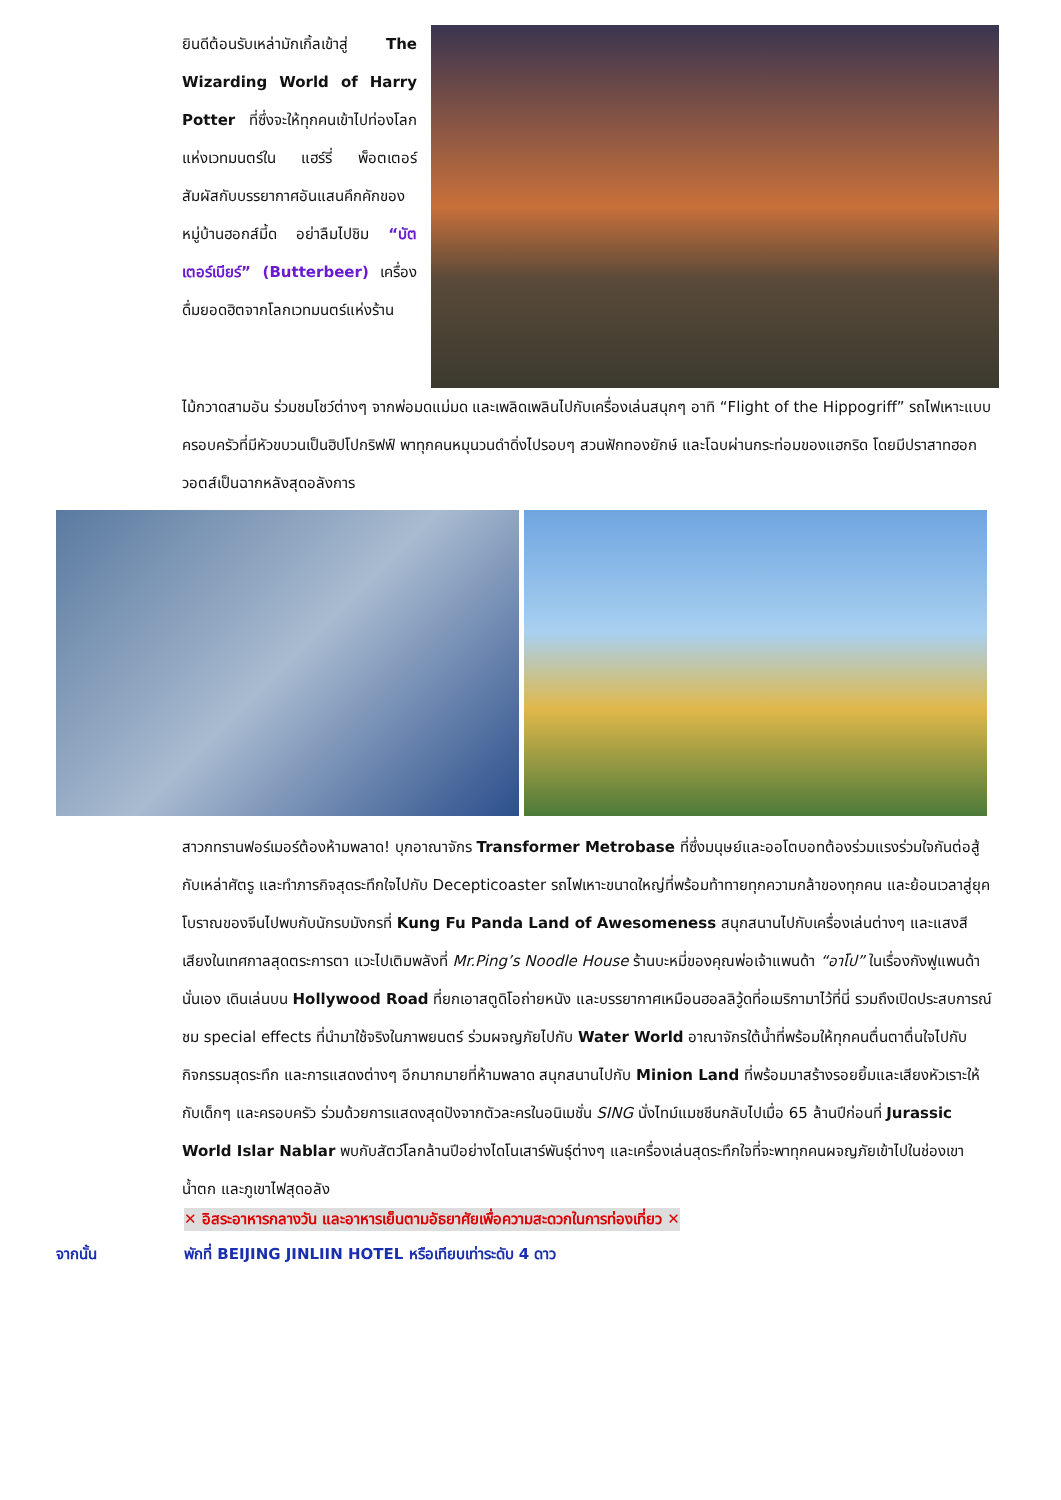ยินดีต้อนรับเหล่ามักเกิ้ลเข้าสู่ The Wizarding World of Harry Potter ที่ซึ่งจะให้ทุกคนเข้าไปท่องโลกแห่งเวทมนตร์ใน แฮร์รี่ พ็อตเตอร์ สัมผัสกับบรรยากาศอันแสนคึกคักของหมู่บ้านฮอกส์มี้ด อย่าลืมไปชิม “บัตเตอร์เบียร์” (Butterbeer) เครื่องดื่มยอดฮิตจากโลกเวทมนตร์แห่งร้าน
ไม้กวาดสามอัน ร่วมชมโชว์ต่างๆ จากพ่อมดแม่มด และเพลิดเพลินไปกับเครื่องเล่นสนุกๆ อาทิ “Flight of the Hippogriff” รถไฟเหาะแบบครอบครัวที่มีหัวขบวนเป็นฮิปโปกริฟฟ์ พาทุกคนหมุนวนดำดิ่งไปรอบๆ สวนฟักทองยักษ์ และโฉบผ่านกระท่อมของแฮกริด โดยมีปราสาทฮอกวอตส์เป็นฉากหลังสุดอลังการ
สาวกทรานฟอร์เมอร์ต้องห้ามพลาด! บุกอาณาจักร Transformer Metrobase ที่ซึ่งมนุษย์และออโตบอทต้องร่วมแรงร่วมใจกันต่อสู้กับเหล่าศัตรู และทำภารกิจสุดระทึกใจไปกับ Decepticoaster รถไฟเหาะขนาดใหญ่ที่พร้อมท้าทายทุกความกล้าของทุกคน และย้อนเวลาสู่ยุคโบราณของจีนไปพบกับนักรบมังกรที่ Kung Fu Panda Land of Awesomeness สนุกสนานไปกับเครื่องเล่นต่างๆ และแสงสีเสียงในเทศกาลสุดตระการตา แวะไปเติมพลังที่ Mr.Ping’s Noodle House ร้านบะหมี่ของคุณพ่อเจ้าแพนด้า “อาโป” ในเรื่องกังฟูแพนด้านั่นเอง เดินเล่นบน Hollywood Road ที่ยกเอาสตูดิโอถ่ายหนัง และบรรยากาศเหมือนฮอลลิวู้ดที่อเมริกามาไว้ที่นี่ รวมถึงเปิดประสบการณ์ชม special effects ที่นำมาใช้จริงในภาพยนตร์ ร่วมผจญภัยไปกับ Water World อาณาจักรใต้น้ำที่พร้อมให้ทุกคนตื่นตาตื่นใจไปกับกิจกรรมสุดระทึก และการแสดงต่างๆ อีกมากมายที่ห้ามพลาด สนุกสนานไปกับ Minion Land ที่พร้อมมาสร้างรอยยิ้มและเสียงหัวเราะให้กับเด็กๆ และครอบครัว ร่วมด้วยการแสดงสุดปังจากตัวละครในอนิเมชั่น SING นั่งไทม์แมชชีนกลับไปเมื่อ 65 ล้านปีก่อนที่ Jurassic World Islar Nablar พบกับสัตว์โลกล้านปีอย่างไดโนเสาร์พันธุ์ต่างๆ และเครื่องเล่นสุดระทึกใจที่จะพาทุกคนผจญภัยเข้าไปในช่องเขา น้ำตก และภูเขาไฟสุดอลัง
✕ อิสระอาหารกลางวัน และอาหารเย็นตามอัธยาศัยเพื่อความสะดวกในการท่องเที่ยว ✕
จากนั้น พักที่ BEIJING JINLIIN HOTEL หรือเทียบเท่าระดับ 4 ดาว